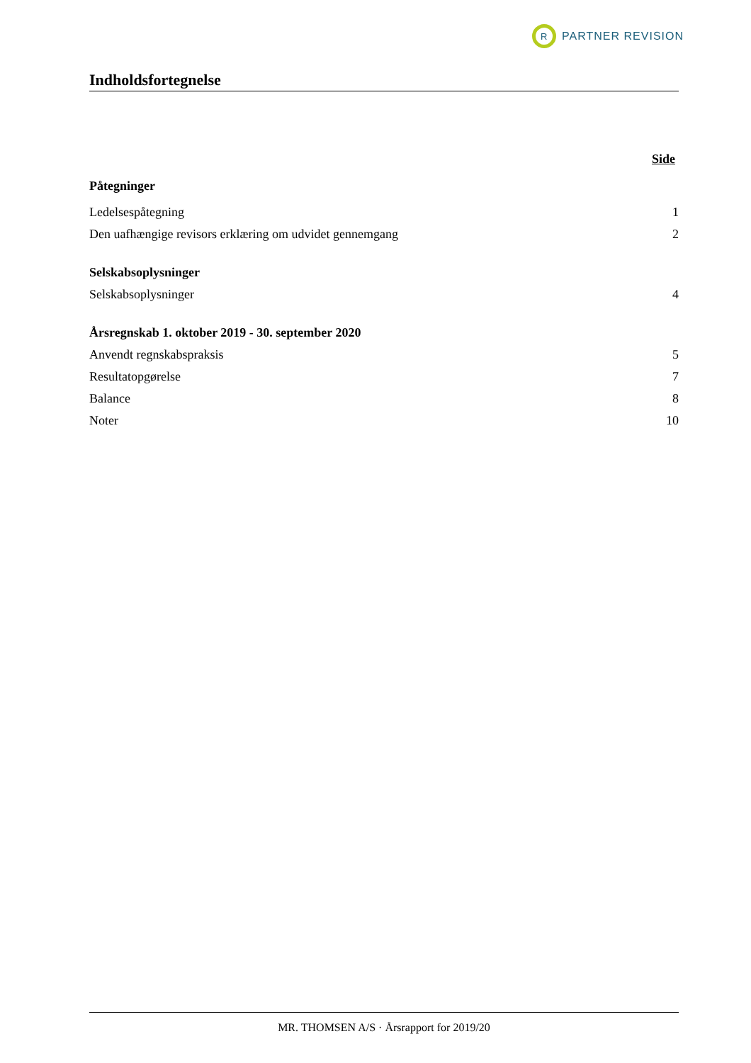R
PARTNER REVISION
Indholdsfortegnelse
| | Side |
| Påtegninger | |
| Ledelsespåtegning | 1 |
| Den uafhængige revisors erklæring om udvidet gennemgang | 2 |
| Selskabsoplysninger | |
| Selskabsoplysninger | 4 |
| Årsregnskab 1. oktober 2019 - 30. september 2020 | |
| Anvendt regnskabspraksis | 5 |
| Resultatopgørelse | 7 |
| Balance | 8 |
| Noter | 10 |
MR. THOMSEN A/S · Årsrapport for 2019/20